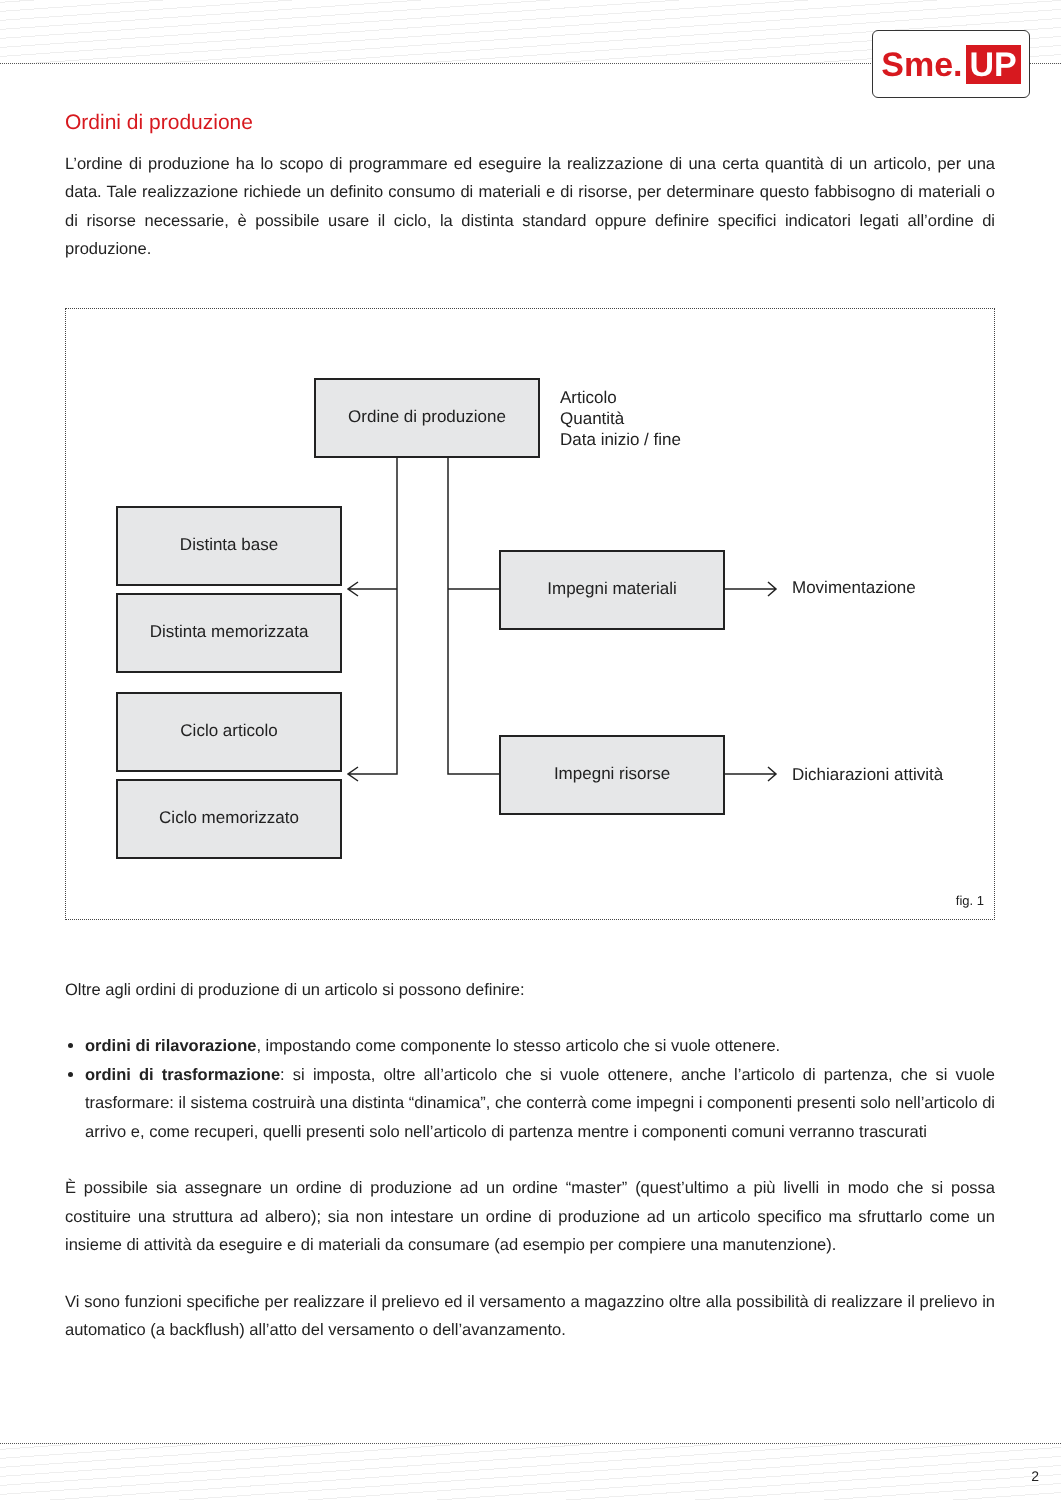Sme. UP
Ordini di produzione
L’ordine di produzione ha lo scopo di programmare ed eseguire la realizzazione di una certa quantità di un articolo, per una data. Tale realizzazione richiede un definito consumo di materiali e di risorse, per determinare questo fabbisogno di materiali o di risorse necessarie, è possibile usare il ciclo, la distinta standard oppure definire specifici indicatori legati all’ordine di produzione.
Ordine di produzione
Articolo
Quantità
Data inizio / fine
Distinta base
Distinta memorizzata
Ciclo articolo
Ciclo memorizzato
Impegni materiali
Movimentazione
Impegni risorse
Dichiarazioni attività
fig. 1
Oltre agli ordini di produzione di un articolo si possono definire:
ordini di rilavorazione, impostando come componente lo stesso articolo che si vuole ottenere.
ordini di trasformazione: si imposta, oltre all’articolo che si vuole ottenere, anche l’articolo di partenza, che si vuole trasformare: il sistema costruirà una distinta “dinamica”, che conterrà come impegni i componenti presenti solo nell’articolo di arrivo e, come recuperi, quelli presenti solo nell’articolo di partenza mentre i componenti comuni verranno trascurati
È possibile sia assegnare un ordine di produzione ad un ordine “master” (quest’ultimo a più livelli in modo che si possa costituire una struttura ad albero); sia non intestare un ordine di produzione ad un articolo specifico ma sfruttarlo come un insieme di attività da eseguire e di materiali da consumare (ad esempio per compiere una manutenzione).
Vi sono funzioni specifiche per realizzare il prelievo ed il versamento a magazzino oltre alla possibilità di realizzare il prelievo in automatico (a backflush) all’atto del versamento o dell’avanzamento.
2